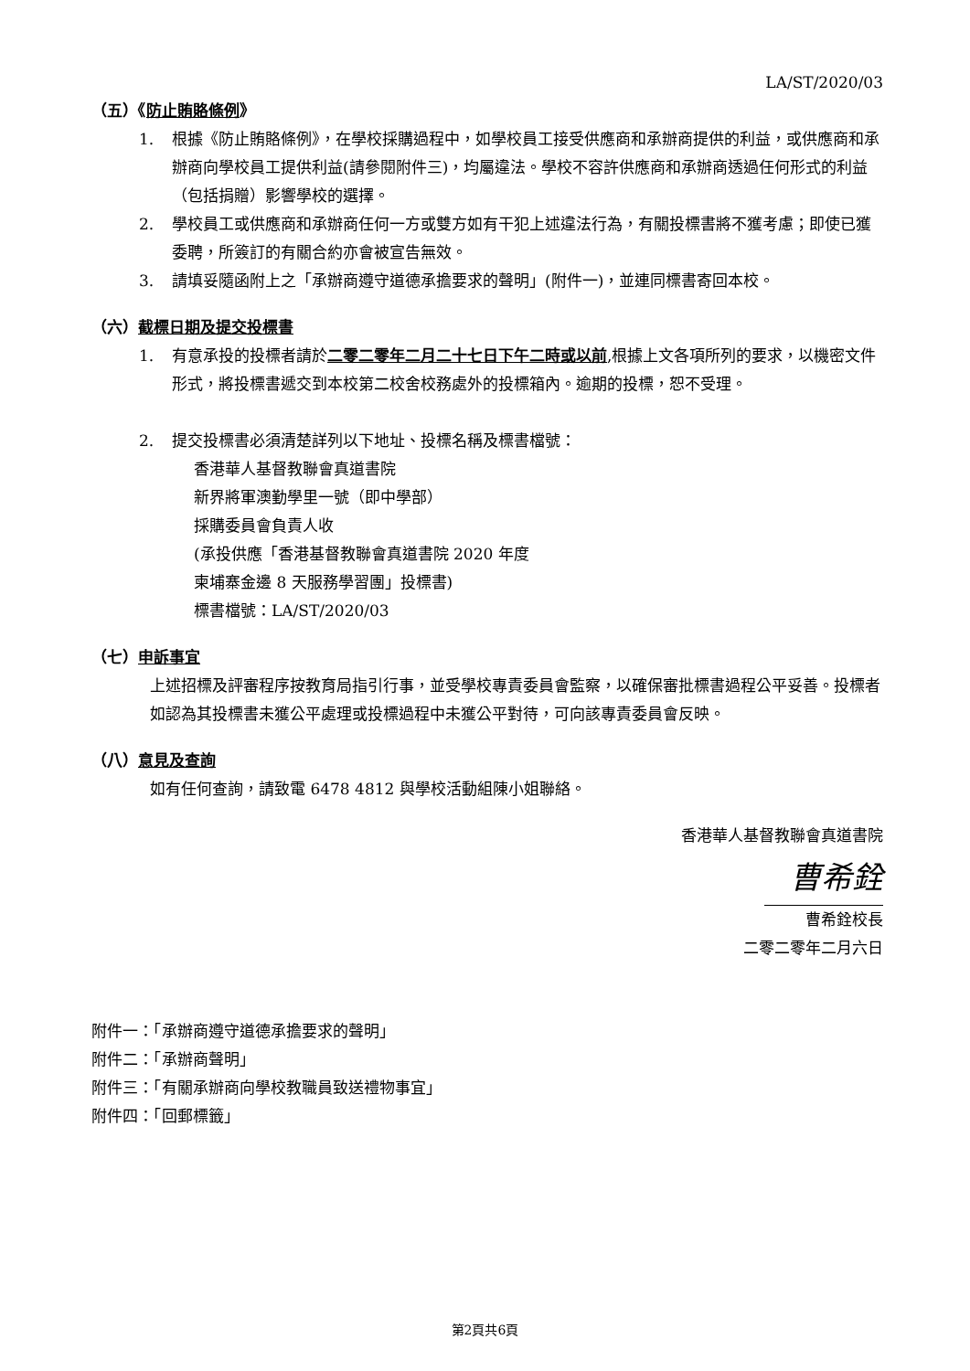LA/ST/2020/03
（五）《防止賄賂條例》
1. 根據《防止賄賂條例》，在學校採購過程中，如學校員工接受供應商和承辦商提供的利益，或供應商和承辦商向學校員工提供利益(請參閱附件三)，均屬違法。學校不容許供應商和承辦商透過任何形式的利益（包括捐贈）影響學校的選擇。
2. 學校員工或供應商和承辦商任何一方或雙方如有干犯上述違法行為，有關投標書將不獲考慮；即使已獲委聘，所簽訂的有關合約亦會被宣告無效。
3. 請填妥隨函附上之「承辦商遵守道德承擔要求的聲明」(附件一)，並連同標書寄回本校。
（六）截標日期及提交投標書
1. 有意承投的投標者請於二零二零年二月二十七日下午二時或以前,根據上文各項所列的要求，以機密文件形式，將投標書遞交到本校第二校舍校務處外的投標箱內。逾期的投標，恕不受理。
2. 提交投標書必須清楚詳列以下地址、投標名稱及標書檔號：
香港華人基督教聯會真道書院
新界將軍澳勤學里一號（即中學部）
採購委員會負責人收
(承投供應「香港基督教聯會真道書院 2020 年度
柬埔寨金邊 8 天服務學習團」投標書)
標書檔號：LA/ST/2020/03
（七）申訴事宜
上述招標及評審程序按教育局指引行事，並受學校專責委員會監察，以確保審批標書過程公平妥善。投標者如認為其投標書未獲公平處理或投標過程中未獲公平對待，可向該專責委員會反映。
（八）意見及查詢
如有任何查詢，請致電 6478 4812 與學校活動組陳小姐聯絡。
香港華人基督教聯會真道書院
曹希銓
曹希銓校長
二零二零年二月六日
附件一：「承辦商遵守道德承擔要求的聲明」
附件二：「承辦商聲明」
附件三：「有關承辦商向學校教職員致送禮物事宜」
附件四：「回郵標籤」
第2頁共6頁